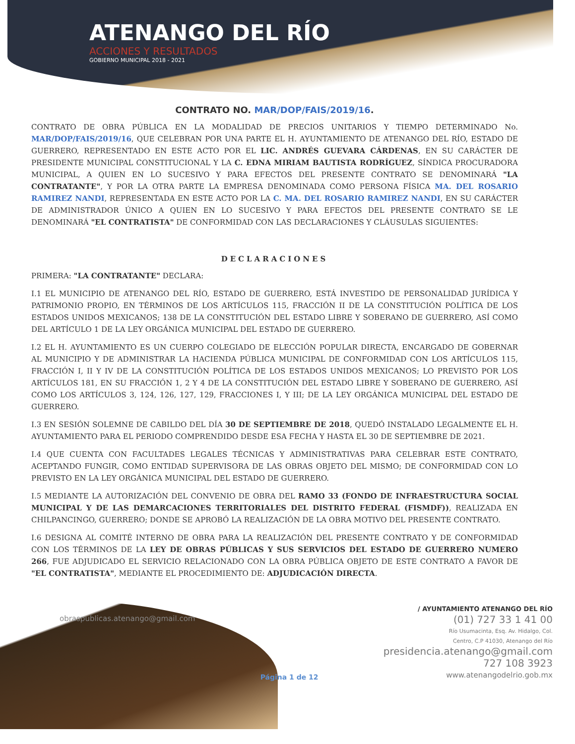ATENANGO DEL RÍO
ACCIONES Y RESULTADOS
GOBIERNO MUNICIPAL 2018 - 2021
CONTRATO NO. MAR/DOP/FAIS/2019/16.
CONTRATO DE OBRA PÚBLICA EN LA MODALIDAD DE PRECIOS UNITARIOS Y TIEMPO DETERMINADO No. MAR/DOP/FAIS/2019/16, QUE CELEBRAN POR UNA PARTE EL H. AYUNTAMIENTO DE ATENANGO DEL RÍO, ESTADO DE GUERRERO, REPRESENTADO EN ESTE ACTO POR EL LIC. ANDRÉS GUEVARA CÁRDENAS, EN SU CARÁCTER DE PRESIDENTE MUNICIPAL CONSTITUCIONAL Y LA C. EDNA MIRIAM BAUTISTA RODRÍGUEZ, SÍNDICA PROCURADORA MUNICIPAL, A QUIEN EN LO SUCESIVO Y PARA EFECTOS DEL PRESENTE CONTRATO SE DENOMINARÁ "LA CONTRATANTE", Y POR LA OTRA PARTE LA EMPRESA DENOMINADA COMO PERSONA FÍSICA MA. DEL ROSARIO RAMIREZ NANDI, REPRESENTADA EN ESTE ACTO POR LA C. MA. DEL ROSARIO RAMIREZ NANDI, EN SU CARÁCTER DE ADMINISTRADOR ÚNICO A QUIEN EN LO SUCESIVO Y PARA EFECTOS DEL PRESENTE CONTRATO SE LE DENOMINARÁ "EL CONTRATISTA" DE CONFORMIDAD CON LAS DECLARACIONES Y CLÁUSULAS SIGUIENTES:
DECLARACIONES
PRIMERA: "LA CONTRATANTE" DECLARA:
I.1 EL MUNICIPIO DE ATENANGO DEL RÍO, ESTADO DE GUERRERO, ESTÁ INVESTIDO DE PERSONALIDAD JURÍDICA Y PATRIMONIO PROPIO, EN TÉRMINOS DE LOS ARTÍCULOS 115, FRACCIÓN II DE LA CONSTITUCIÓN POLÍTICA DE LOS ESTADOS UNIDOS MEXICANOS; 138 DE LA CONSTITUCIÓN DEL ESTADO LIBRE Y SOBERANO DE GUERRERO, ASÍ COMO DEL ARTÍCULO 1 DE LA LEY ORGÁNICA MUNICIPAL DEL ESTADO DE GUERRERO.
I.2 EL H. AYUNTAMIENTO ES UN CUERPO COLEGIADO DE ELECCIÓN POPULAR DIRECTA, ENCARGADO DE GOBERNAR AL MUNICIPIO Y DE ADMINISTRAR LA HACIENDA PÚBLICA MUNICIPAL DE CONFORMIDAD CON LOS ARTÍCULOS 115, FRACCIÓN I, II Y IV DE LA CONSTITUCIÓN POLÍTICA DE LOS ESTADOS UNIDOS MEXICANOS; LO PREVISTO POR LOS ARTÍCULOS 181, EN SU FRACCIÓN 1, 2 Y 4 DE LA CONSTITUCIÓN DEL ESTADO LIBRE Y SOBERANO DE GUERRERO, ASÍ COMO LOS ARTÍCULOS 3, 124, 126, 127, 129, FRACCIONES I, Y III; DE LA LEY ORGÁNICA MUNICIPAL DEL ESTADO DE GUERRERO.
I.3 EN SESIÓN SOLEMNE DE CABILDO DEL DÍA 30 DE SEPTIEMBRE DE 2018, QUEDÓ INSTALADO LEGALMENTE EL H. AYUNTAMIENTO PARA EL PERIODO COMPRENDIDO DESDE ESA FECHA Y HASTA EL 30 DE SEPTIEMBRE DE 2021.
I.4 QUE CUENTA CON FACULTADES LEGALES TÉCNICAS Y ADMINISTRATIVAS PARA CELEBRAR ESTE CONTRATO, ACEPTANDO FUNGIR, COMO ENTIDAD SUPERVISORA DE LAS OBRAS OBJETO DEL MISMO; DE CONFORMIDAD CON LO PREVISTO EN LA LEY ORGÁNICA MUNICIPAL DEL ESTADO DE GUERRERO.
I.5 MEDIANTE LA AUTORIZACIÓN DEL CONVENIO DE OBRA DEL RAMO 33 (FONDO DE INFRAESTRUCTURA SOCIAL MUNICIPAL Y DE LAS DEMARCACIONES TERRITORIALES DEL DISTRITO FEDERAL (FISMDF)), REALIZADA EN CHILPANCINGO, GUERRERO; DONDE SE APROBÓ LA REALIZACIÓN DE LA OBRA MOTIVO DEL PRESENTE CONTRATO.
I.6 DESIGNA AL COMITÉ INTERNO DE OBRA PARA LA REALIZACIÓN DEL PRESENTE CONTRATO Y DE CONFORMIDAD CON LOS TÉRMINOS DE LA LEY DE OBRAS PÚBLICAS Y SUS SERVICIOS DEL ESTADO DE GUERRERO NUMERO 266, FUE ADJUDICADO EL SERVICIO RELACIONADO CON LA OBRA PÚBLICA OBJETO DE ESTE CONTRATO A FAVOR DE "EL CONTRATISTA", MEDIANTE EL PROCEDIMIENTO DE: ADJUDICACIÓN DIRECTA.
obraspublicas.atenango@gmail.com
Página 1 de 12
/ AYUNTAMIENTO ATENANGO DEL RÍO
(01) 727 33 1 41 00
Río Usumacinta, Esq. Av. Hidalgo, Col.
Centro, C.P 41030, Atenango del Río
presidencia.atenango@gmail.com
727 108 3923
www.atenangodelrio.gob.mx